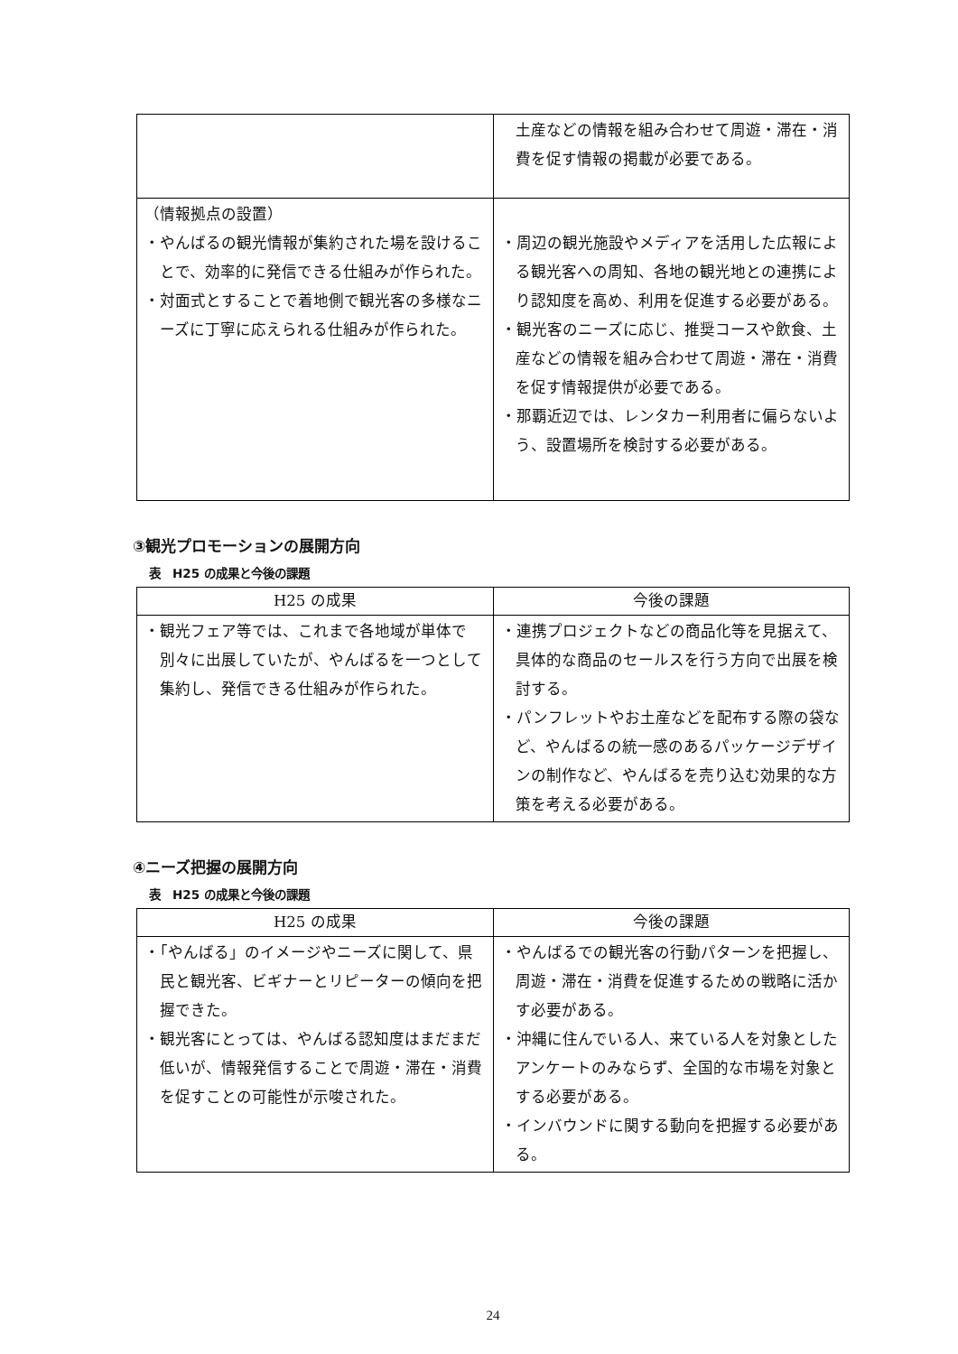| | 土産などの情報を組み合わせて周遊・滞在・消費を促す情報の掲載が必要である。 |
| （情報拠点の設置） ・やんばるの観光情報が集約された場を設けることで、効率的に発信できる仕組みが作られた。 ・対面式とすることで着地側で観光客の多様なニーズに丁寧に応えられる仕組みが作られた。 | ・周辺の観光施設やメディアを活用した広報による観光客への周知、各地の観光地との連携により認知度を高め、利用を促進する必要がある。 ・観光客のニーズに応じ、推奨コースや飲食、土産などの情報を組み合わせて周遊・滞在・消費を促す情報提供が必要である。 ・那覇近辺では、レンタカー利用者に偏らないよう、設置場所を検討する必要がある。 |
③観光プロモーションの展開方向
表　H25 の成果と今後の課題
| H25 の成果 | 今後の課題 |
| --- | --- |
| ・観光フェア等では、これまで各地域が単体で別々に出展していたが、やんばるを一つとして集約し、発信できる仕組みが作られた。 | ・連携プロジェクトなどの商品化等を見据えて、具体的な商品のセールスを行う方向で出展を検討する。 ・パンフレットやお土産などを配布する際の袋など、やんばるの統一感のあるパッケージデザインの制作など、やんばるを売り込む効果的な方策を考える必要がある。 |
④ニーズ把握の展開方向
表　H25 の成果と今後の課題
| H25 の成果 | 今後の課題 |
| --- | --- |
| ・「やんばる」のイメージやニーズに関して、県民と観光客、ビギナーとリピーターの傾向を把握できた。 ・観光客にとっては、やんばる認知度はまだまだ低いが、情報発信することで周遊・滞在・消費を促すことの可能性が示唆された。 | ・やんばるでの観光客の行動パターンを把握し、周遊・滞在・消費を促進するための戦略に活かす必要がある。 ・沖縄に住んでいる人、来ている人を対象としたアンケートのみならず、全国的な市場を対象とする必要がある。 ・インバウンドに関する動向を把握する必要がある。 |
24